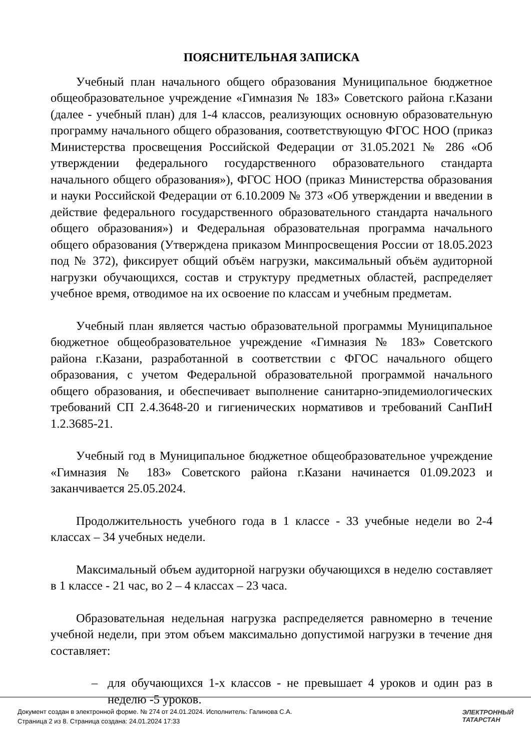ПОЯСНИТЕЛЬНАЯ ЗАПИСКА
Учебный план начального общего образования Муниципальное бюджетное общеобразовательное учреждение «Гимназия № 183» Советского района г.Казани (далее - учебный план) для 1-4 классов, реализующих основную образовательную программу начального общего образования, соответствующую ФГОС НОО (приказ Министерства просвещения Российской Федерации от 31.05.2021 № 286 «Об утверждении федерального государственного образовательного стандарта начального общего образования»), ФГОС НОО (приказ Министерства образования и науки Российской Федерации от 6.10.2009 № 373 «Об утверждении и введении в действие федерального государственного образовательного стандарта начального общего образования») и Федеральная образовательная программа начального общего образования (Утверждена приказом Минпросвещения России от 18.05.2023 под № 372), фиксирует общий объём нагрузки, максимальный объём аудиторной нагрузки обучающихся, состав и структуру предметных областей, распределяет учебное время, отводимое на их освоение по классам и учебным предметам.
Учебный план является частью образовательной программы Муниципальное бюджетное общеобразовательное учреждение «Гимназия № 183» Советского района г.Казани, разработанной в соответствии с ФГОС начального общего образования, с учетом Федеральной образовательной программой начального общего образования, и обеспечивает выполнение санитарно-эпидемиологических требований СП 2.4.3648-20 и гигиенических нормативов и требований СанПиН 1.2.3685-21.
Учебный год в Муниципальное бюджетное общеобразовательное учреждение «Гимназия № 183» Советского района г.Казани начинается 01.09.2023 и заканчивается 25.05.2024.
Продолжительность учебного года в 1 классе - 33 учебные недели во 2-4 классах – 34 учебных недели.
Максимальный объем аудиторной нагрузки обучающихся в неделю составляет в 1 классе - 21 час, во 2 – 4 классах – 23 часа.
Образовательная недельная нагрузка распределяется равномерно в течение учебной недели, при этом объем максимально допустимой нагрузки в течение дня составляет:
– для обучающихся 1-х классов - не превышает 4 уроков и один раз в неделю -5 уроков.
Документ создан в электронной форме. № 274 от 24.01.2024. Исполнитель: Галинова С.А.
Страница 2 из 8. Страница создана: 24.01.2024 17:33
ЭЛЕКТРОННЫЙ
ТАТАРСТАН